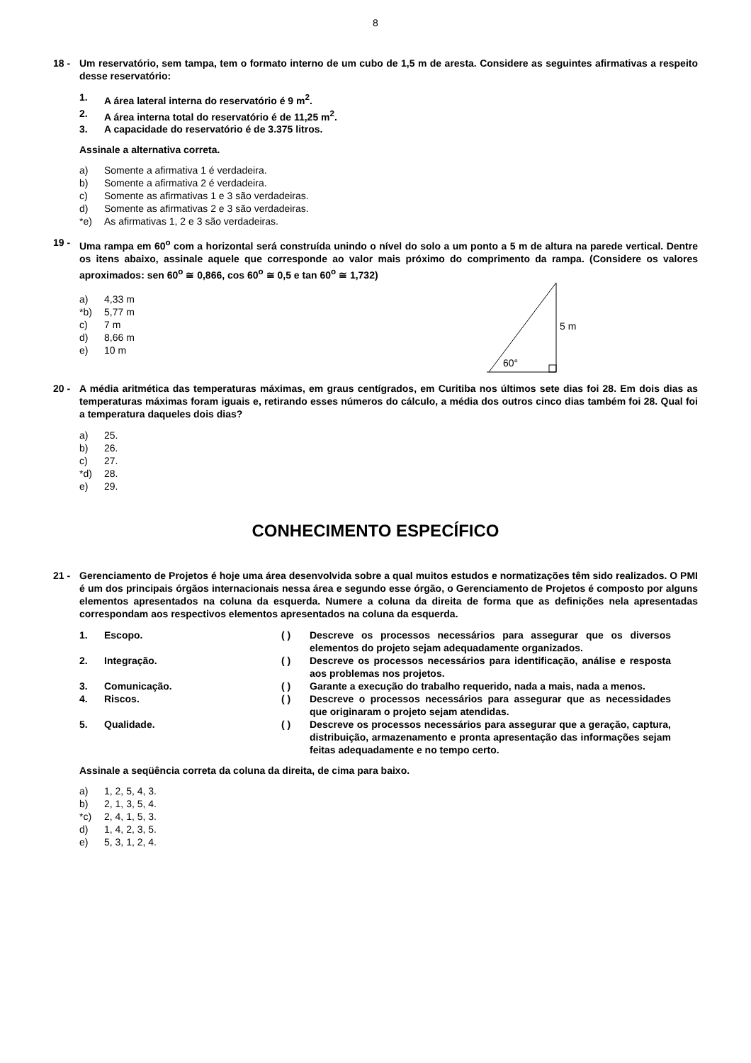8
18 - Um reservatório, sem tampa, tem o formato interno de um cubo de 1,5 m de aresta. Considere as seguintes afirmativas a respeito desse reservatório:
1. A área lateral interna do reservatório é 9 m<sup>2</sup>.
2. A área interna total do reservatório é de 11,25 m<sup>2</sup>.
3. A capacidade do reservatório é de 3.375 litros.
Assinale a alternativa correta.
a) Somente a afirmativa 1 é verdadeira.
b) Somente a afirmativa 2 é verdadeira.
c) Somente as afirmativas 1 e 3 são verdadeiras.
d) Somente as afirmativas 2 e 3 são verdadeiras.
*e) As afirmativas 1, 2 e 3 são verdadeiras.
19 - Uma rampa em 60<sup>o</sup> com a horizontal será construída unindo o nível do solo a um ponto a 5 m de altura na parede vertical. Dentre os itens abaixo, assinale aquele que corresponde ao valor mais próximo do comprimento da rampa. (Considere os valores aproximados: sen 60<sup>o</sup> ≅ 0,866, cos 60<sup>o</sup> ≅ 0,5 e tan 60<sup>o</sup> ≅ 1,732)
a) 4,33 m
*b) 5,77 m
c) 7 m
d) 8,66 m
e) 10 m
60°
5 m
20 - A média aritmética das temperaturas máximas, em graus centígrados, em Curitiba nos últimos sete dias foi 28. Em dois dias as temperaturas máximas foram iguais e, retirando esses números do cálculo, a média dos outros cinco dias também foi 28. Qual foi a temperatura daqueles dois dias?
a) 25.
b) 26.
c) 27.
*d) 28.
e) 29.
CONHECIMENTO ESPECÍFICO
21 - Gerenciamento de Projetos é hoje uma área desenvolvida sobre a qual muitos estudos e normatizações têm sido realizados. O PMI é um dos principais órgãos internacionais nessa área e segundo esse órgão, o Gerenciamento de Projetos é composto por alguns elementos apresentados na coluna da esquerda. Numere a coluna da direita de forma que as definições nela apresentadas correspondam aos respectivos elementos apresentados na coluna da esquerda.
1. Escopo. ( ) Descreve os processos necessários para assegurar que os diversos elementos do projeto sejam adequadamente organizados. 2. Integração. ( ) Descreve os processos necessários para identificação, análise e resposta aos problemas nos projetos. 3. Comunicação. ( ) Garante a execução do trabalho requerido, nada a mais, nada a menos. 4. Riscos. ( ) Descreve o processos necessários para assegurar que as necessidades que originaram o projeto sejam atendidas. 5. Qualidade. ( ) Descreve os processos necessários para assegurar que a geração, captura, distribuição, armazenamento e pronta apresentação das informações sejam feitas adequadamente e no tempo certo.
Assinale a seqüência correta da coluna da direita, de cima para baixo.
a) 1, 2, 5, 4, 3.
b) 2, 1, 3, 5, 4.
*c) 2, 4, 1, 5, 3.
d) 1, 4, 2, 3, 5.
e) 5, 3, 1, 2, 4.